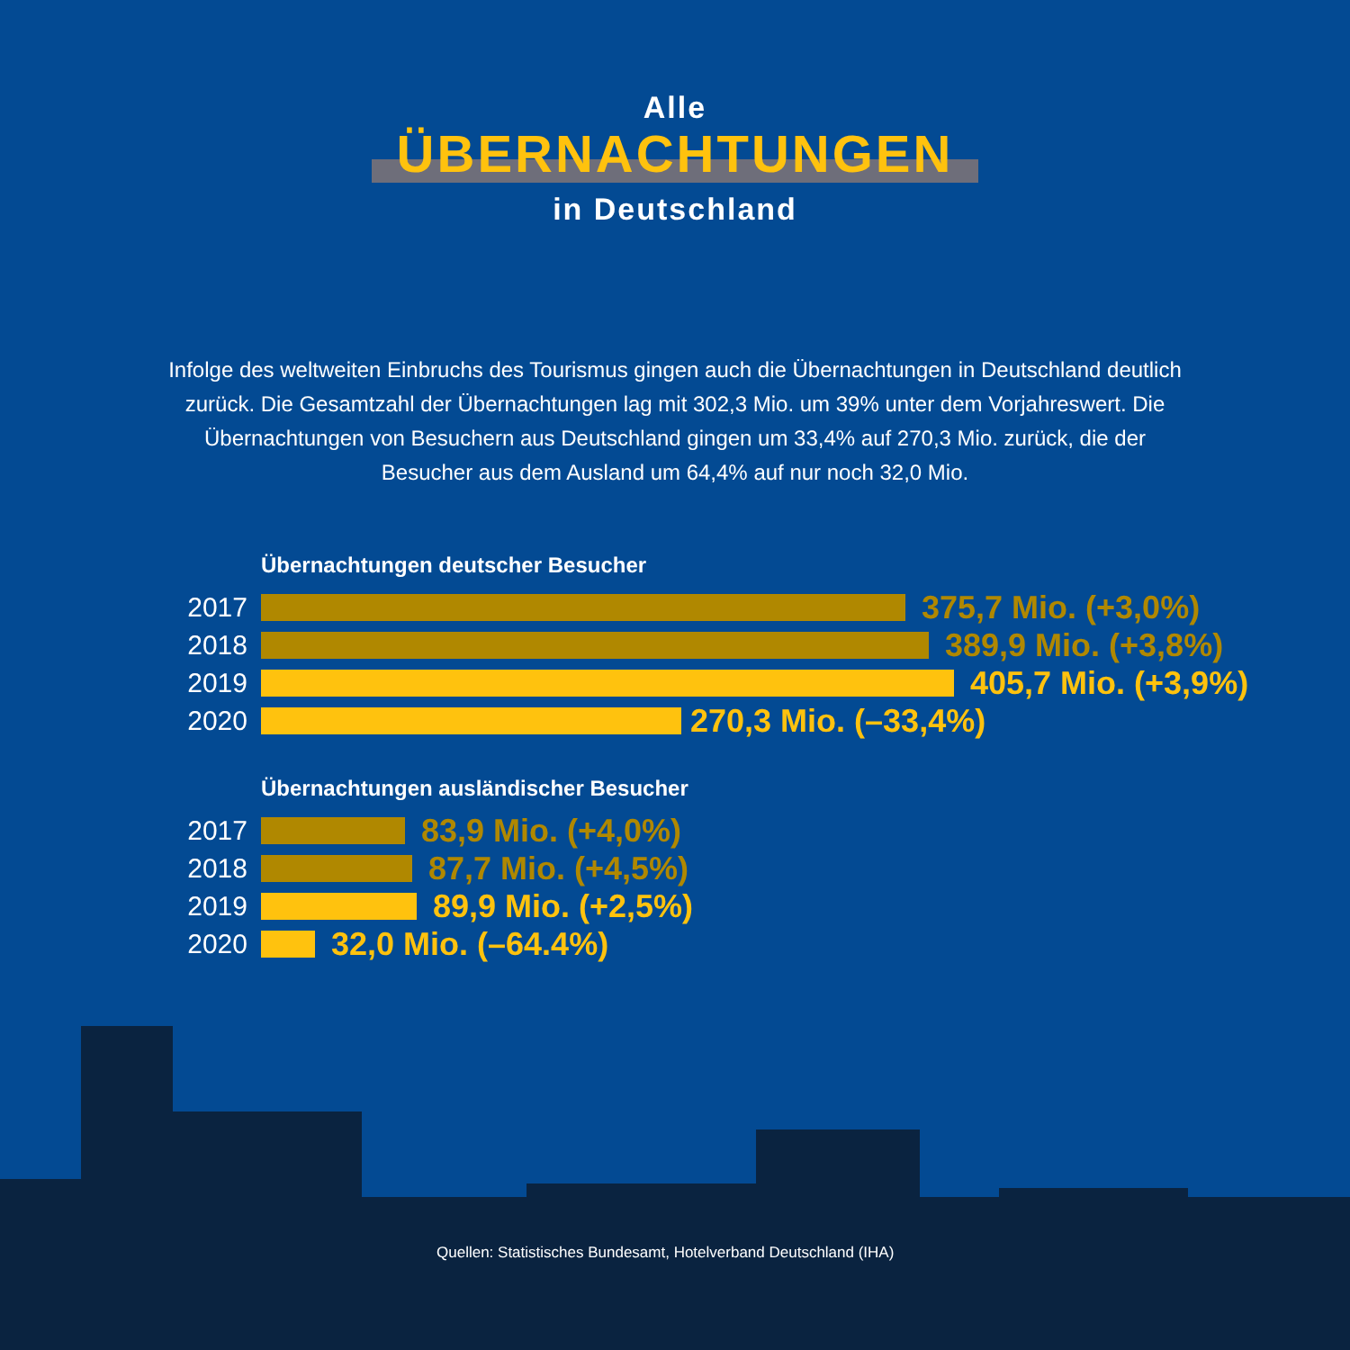Alle
ÜBERNACHTUNGEN
in Deutschland
Infolge des weltweiten Einbruchs des Tourismus gingen auch die Übernachtungen in Deutschland deutlich zurück. Die Gesamtzahl der Übernachtungen lag mit 302,3 Mio. um 39% unter dem Vorjahreswert. Die Übernachtungen von Besuchern aus Deutschland gingen um 33,4% auf 270,3 Mio. zurück, die der Besucher aus dem Ausland um 64,4% auf nur noch 32,0 Mio.
Übernachtungen deutscher Besucher
2017 375,7 Mio. (+3,0%)
2018 389,9 Mio. (+3,8%)
2019 405,7 Mio. (+3,9%)
2020 270,3 Mio. (–33,4%)
Übernachtungen ausländischer Besucher
2017 83,9 Mio. (+4,0%)
2018 87,7 Mio. (+4,5%)
2019 89,9 Mio. (+2,5%)
2020 32,0 Mio. (–64.4%)
Quellen: Statistisches Bundesamt, Hotelverband Deutschland (IHA)